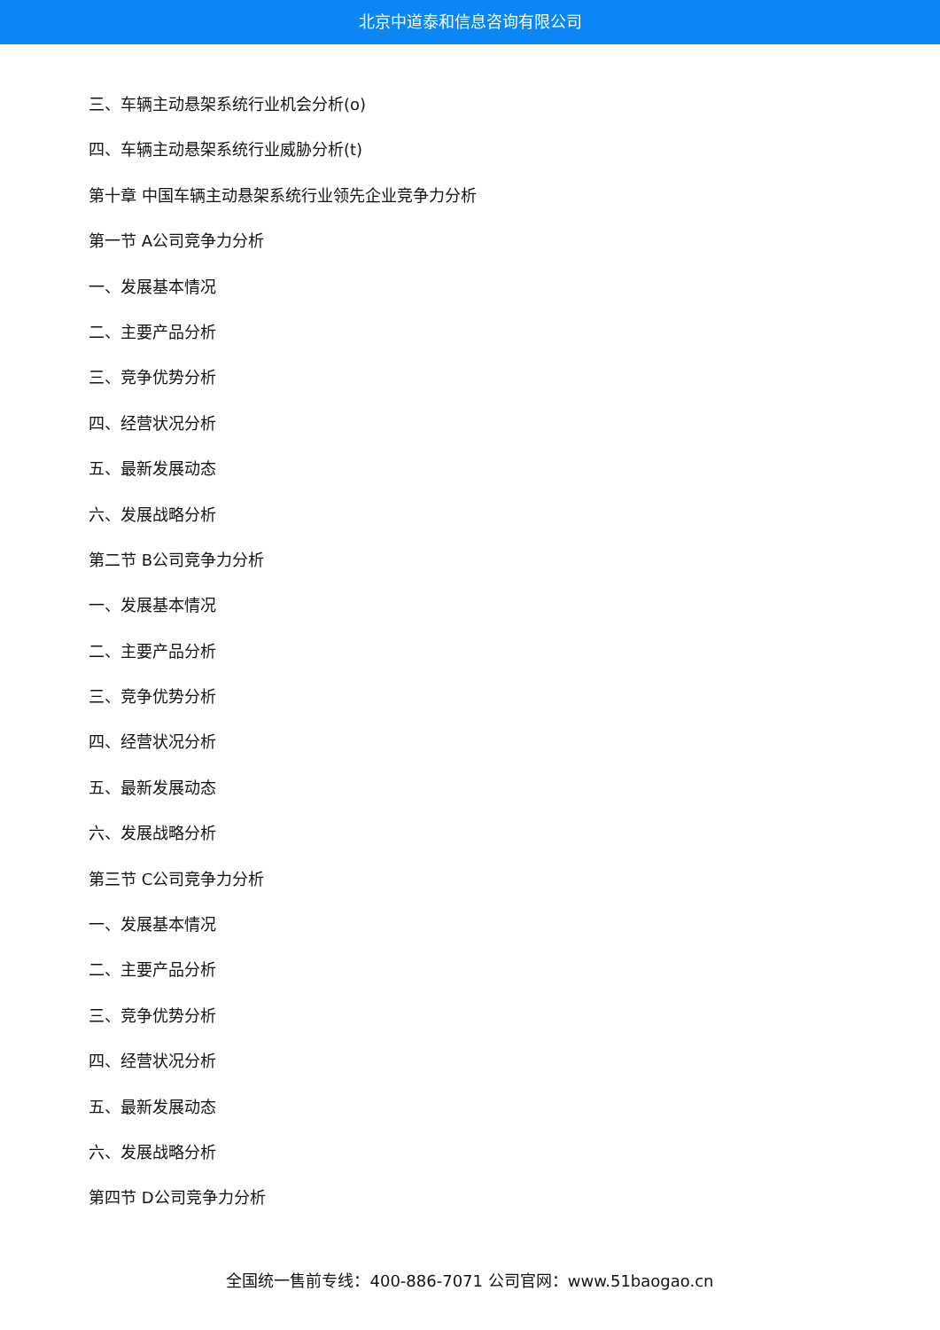北京中道泰和信息咨询有限公司
三、车辆主动悬架系统行业机会分析(o)
四、车辆主动悬架系统行业威胁分析(t)
第十章 中国车辆主动悬架系统行业领先企业竞争力分析
第一节 A公司竞争力分析
一、发展基本情况
二、主要产品分析
三、竞争优势分析
四、经营状况分析
五、最新发展动态
六、发展战略分析
第二节 B公司竞争力分析
一、发展基本情况
二、主要产品分析
三、竞争优势分析
四、经营状况分析
五、最新发展动态
六、发展战略分析
第三节 C公司竞争力分析
一、发展基本情况
二、主要产品分析
三、竞争优势分析
四、经营状况分析
五、最新发展动态
六、发展战略分析
第四节 D公司竞争力分析
全国统一售前专线：400-886-7071 公司官网：www.51baogao.cn